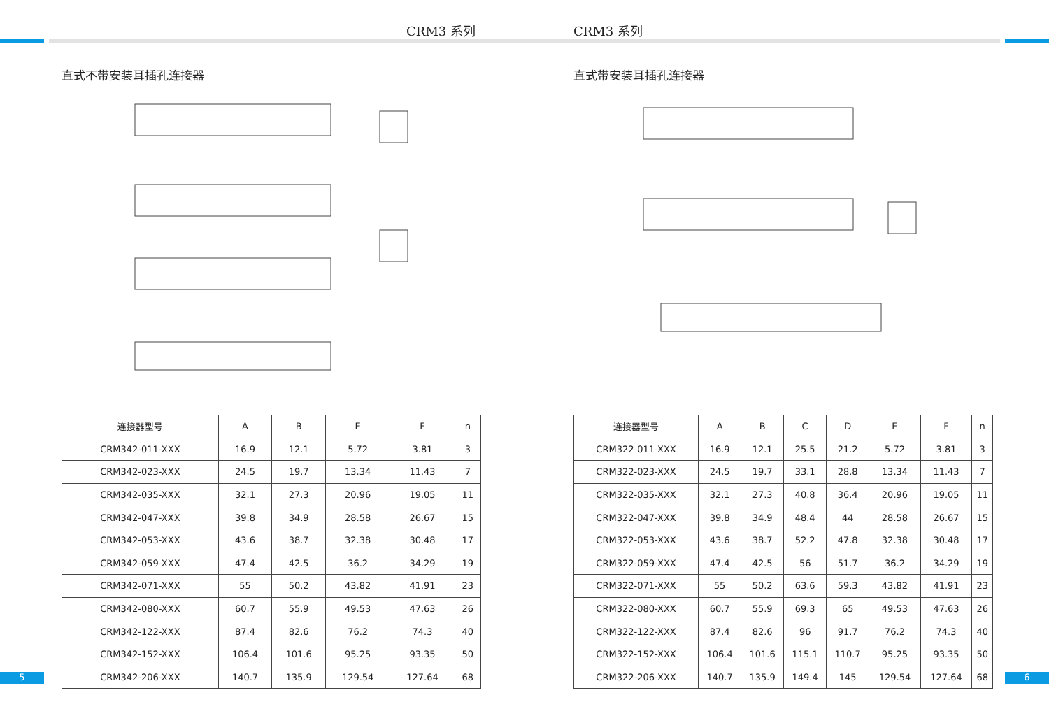CRM3 系列 CRM3 系列
直式不带安装耳插孔连接器
| 连接器型号 | A | B | E | F | n |
| --- | --- | --- | --- | --- | --- |
| CRM342-011-XXX | 16.9 | 12.1 | 5.72 | 3.81 | 3 |
| CRM342-023-XXX | 24.5 | 19.7 | 13.34 | 11.43 | 7 |
| CRM342-035-XXX | 32.1 | 27.3 | 20.96 | 19.05 | 11 |
| CRM342-047-XXX | 39.8 | 34.9 | 28.58 | 26.67 | 15 |
| CRM342-053-XXX | 43.6 | 38.7 | 32.38 | 30.48 | 17 |
| CRM342-059-XXX | 47.4 | 42.5 | 36.2 | 34.29 | 19 |
| CRM342-071-XXX | 55 | 50.2 | 43.82 | 41.91 | 23 |
| CRM342-080-XXX | 60.7 | 55.9 | 49.53 | 47.63 | 26 |
| CRM342-122-XXX | 87.4 | 82.6 | 76.2 | 74.3 | 40 |
| CRM342-152-XXX | 106.4 | 101.6 | 95.25 | 93.35 | 50 |
| CRM342-206-XXX | 140.7 | 135.9 | 129.54 | 127.64 | 68 |
直式带安装耳插孔连接器
| 连接器型号 | A | B | C | D | E | F | n |
| --- | --- | --- | --- | --- | --- | --- | --- |
| CRM322-011-XXX | 16.9 | 12.1 | 25.5 | 21.2 | 5.72 | 3.81 | 3 |
| CRM322-023-XXX | 24.5 | 19.7 | 33.1 | 28.8 | 13.34 | 11.43 | 7 |
| CRM322-035-XXX | 32.1 | 27.3 | 40.8 | 36.4 | 20.96 | 19.05 | 11 |
| CRM322-047-XXX | 39.8 | 34.9 | 48.4 | 44 | 28.58 | 26.67 | 15 |
| CRM322-053-XXX | 43.6 | 38.7 | 52.2 | 47.8 | 32.38 | 30.48 | 17 |
| CRM322-059-XXX | 47.4 | 42.5 | 56 | 51.7 | 36.2 | 34.29 | 19 |
| CRM322-071-XXX | 55 | 50.2 | 63.6 | 59.3 | 43.82 | 41.91 | 23 |
| CRM322-080-XXX | 60.7 | 55.9 | 69.3 | 65 | 49.53 | 47.63 | 26 |
| CRM322-122-XXX | 87.4 | 82.6 | 96 | 91.7 | 76.2 | 74.3 | 40 |
| CRM322-152-XXX | 106.4 | 101.6 | 115.1 | 110.7 | 95.25 | 93.35 | 50 |
| CRM322-206-XXX | 140.7 | 135.9 | 149.4 | 145 | 129.54 | 127.64 | 68 |
5 6